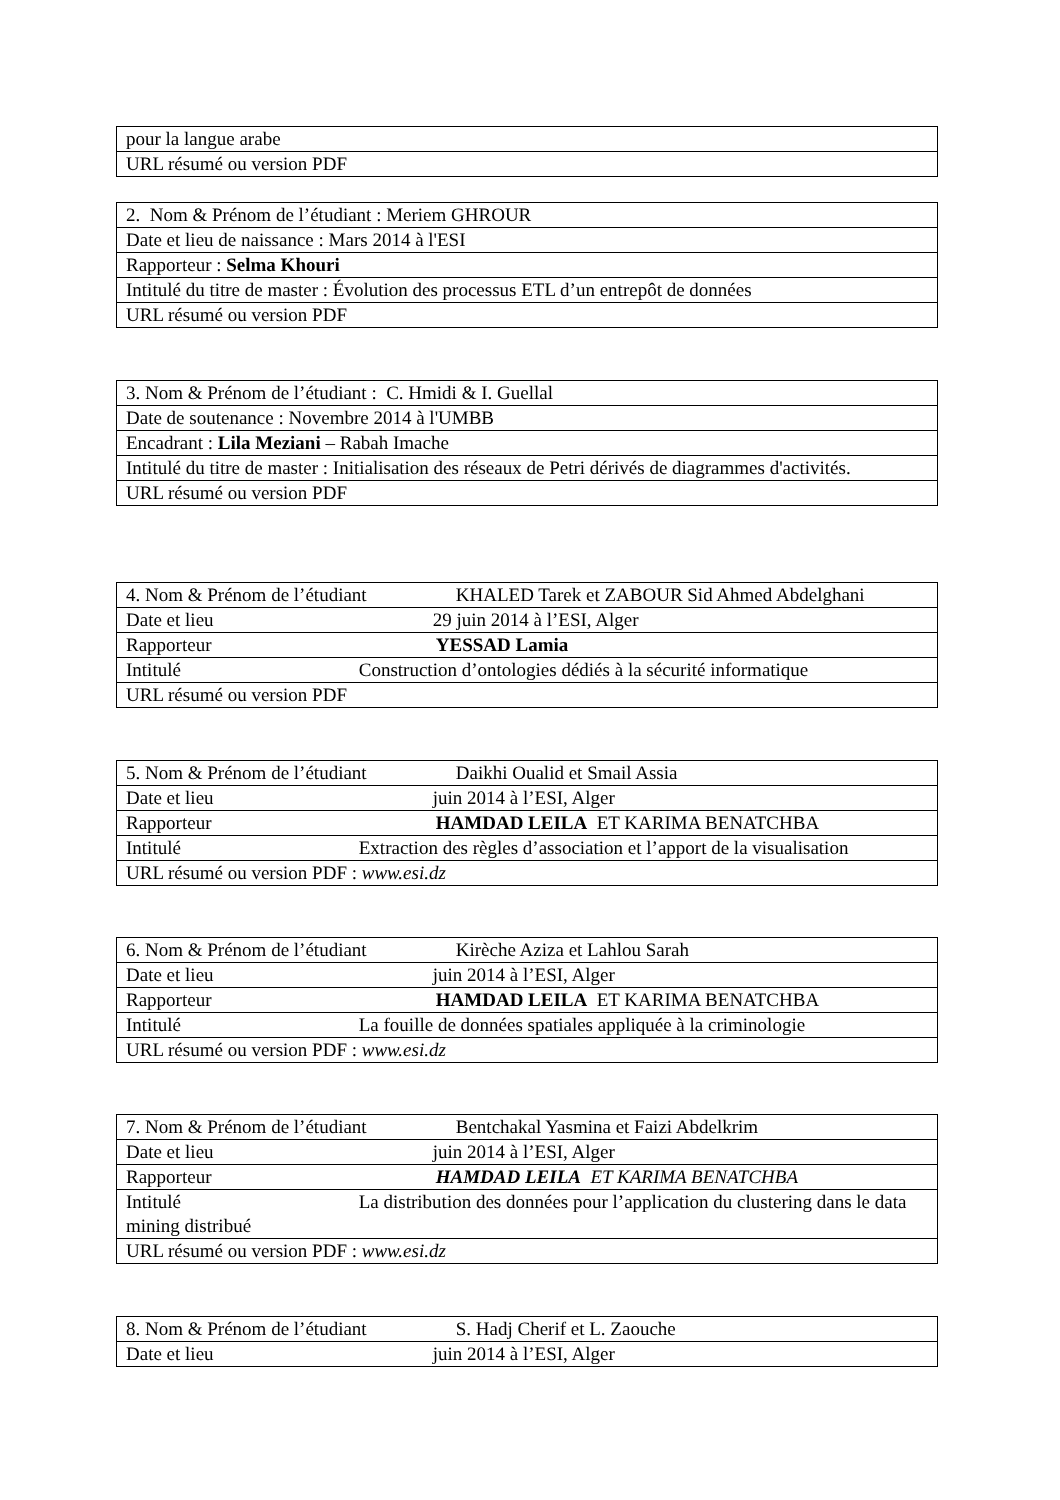| pour la langue arabe |
| URL résumé ou version PDF |
| 2. Nom & Prénom de l’étudiant : Meriem GHROUR |
| Date et lieu de naissance : Mars 2014 à l'ESI |
| Rapporteur : Selma Khouri |
| Intitulé du titre de master : Évolution des processus ETL d’un entrepôt de données |
| URL résumé ou version PDF |
| 3. Nom & Prénom de l’étudiant : C. Hmidi & I. Guellal |
| Date de soutenance : Novembre 2014 à l'UMBB |
| Encadrant : Lila Meziani – Rabah Imache |
| Intitulé du titre de master : Initialisation des réseaux de Petri dérivés de diagrammes d'activités. |
| URL résumé ou version PDF |
| 4. Nom & Prénom de l’étudiant KHALED Tarek et ZABOUR Sid Ahmed Abdelghani |
| Date et lieu 29 juin 2014 à l’ESI, Alger |
| Rapporteur YESSAD Lamia |
| Intitulé Construction d’ontologies dédiés à la sécurité informatique |
| URL résumé ou version PDF |
| 5. Nom & Prénom de l’étudiant Daikhi Oualid et Smail Assia |
| Date et lieu juin 2014 à l’ESI, Alger |
| Rapporteur HAMDAD LEILA ET KARIMA BENATCHBA |
| Intitulé Extraction des règles d’association et l’apport de la visualisation |
| URL résumé ou version PDF : www.esi.dz |
| 6. Nom & Prénom de l’étudiant Kirèche Aziza et Lahlou Sarah |
| Date et lieu juin 2014 à l’ESI, Alger |
| Rapporteur HAMDAD LEILA ET KARIMA BENATCHBA |
| Intitulé La fouille de données spatiales appliquée à la criminologie |
| URL résumé ou version PDF : www.esi.dz |
| 7. Nom & Prénom de l’étudiant Bentchakal Yasmina et Faizi Abdelkrim |
| Date et lieu juin 2014 à l’ESI, Alger |
| Rapporteur HAMDAD LEILA ET KARIMA BENATCHBA |
| Intitulé La distribution des données pour l’application du clustering dans le data mining distribué |
| URL résumé ou version PDF : www.esi.dz |
| 8. Nom & Prénom de l’étudiant S. Hadj Cherif et L. Zaouche |
| Date et lieu juin 2014 à l’ESI, Alger |